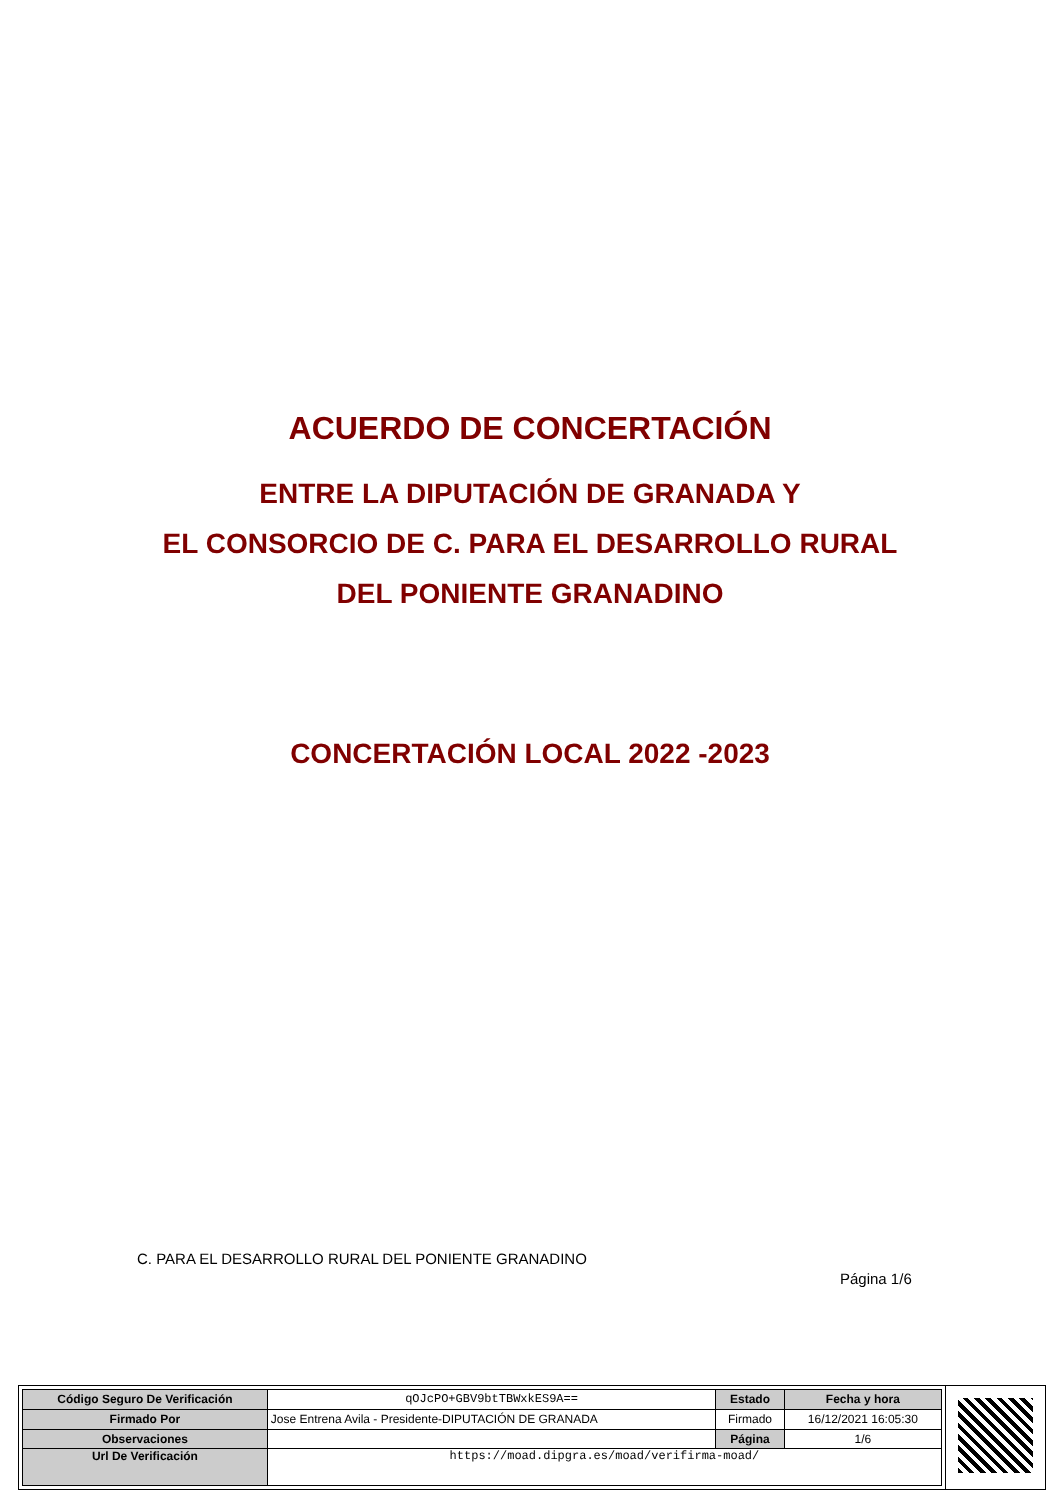ACUERDO DE CONCERTACIÓN
ENTRE LA DIPUTACIÓN DE GRANADA Y
EL CONSORCIO DE C. PARA EL DESARROLLO RURAL
DEL PONIENTE GRANADINO
CONCERTACIÓN LOCAL 2022 -2023
C. PARA EL DESARROLLO RURAL DEL PONIENTE GRANADINO
Página 1/6
| Código Seguro De Verificación | qOJcPO+GBV9btTBWxkES9A== | Estado | Fecha y hora |
| Firmado Por | Jose Entrena Avila - Presidente-DIPUTACIÓN DE GRANADA | Firmado | 16/12/2021 16:05:30 |
| Observaciones | | Página | 1/6 |
| Url De Verificación | https://moad.dipgra.es/moad/verifirma-moad/ | | |